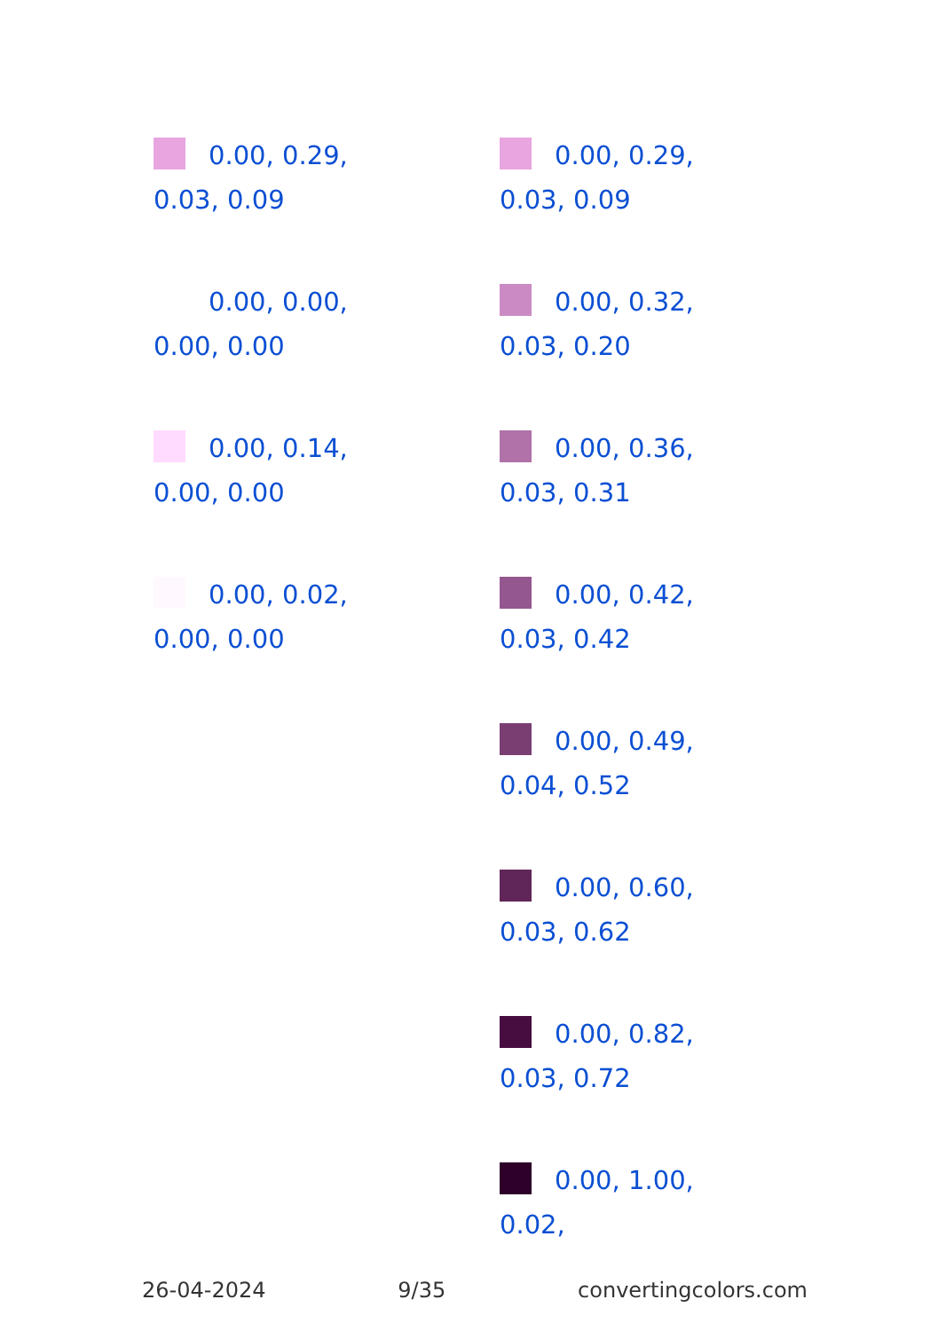0.00, 0.29, 0.03, 0.09
0.00, 0.00, 0.00, 0.00
0.00, 0.14, 0.00, 0.00
0.00, 0.02, 0.00, 0.00
0.00, 0.29, 0.03, 0.09
0.00, 0.32, 0.03, 0.20
0.00, 0.36, 0.03, 0.31
0.00, 0.42, 0.03, 0.42
0.00, 0.49, 0.04, 0.52
0.00, 0.60, 0.03, 0.62
0.00, 0.82, 0.03, 0.72
0.00, 1.00, 0.02,
26-04-2024 9/35 convertingcolors.com